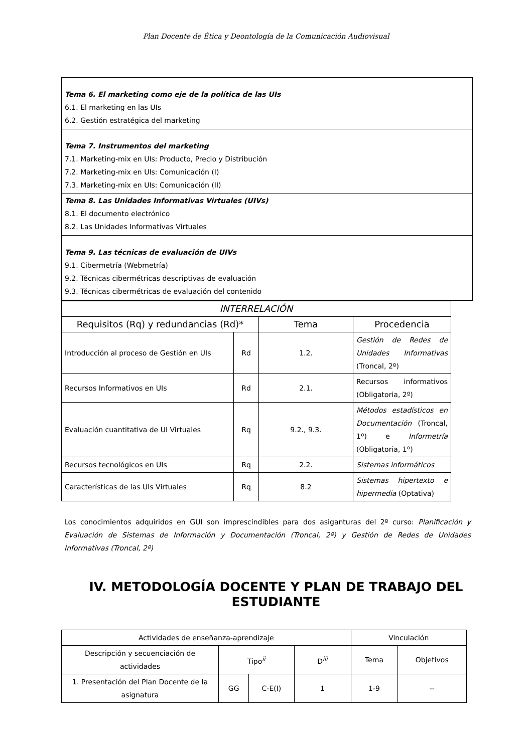Plan Docente de Ética y Deontología de la Comunicación Audiovisual
Tema 6. El marketing como eje de la política de las UIs
6.1. El marketing en las UIs
6.2. Gestión estratégica del marketing
Tema 7. Instrumentos del marketing
7.1. Marketing-mix en UIs: Producto, Precio y Distribución
7.2. Marketing-mix en UIs: Comunicación (I)
7.3. Marketing-mix en UIs: Comunicación (II)
Tema 8. Las Unidades Informativas Virtuales (UIVs)
8.1. El documento electrónico
8.2. Las Unidades Informativas Virtuales
Tema 9. Las técnicas de evaluación de UIVs
9.1. Cibermetría (Webmetría)
9.2. Técnicas cibermétricas descriptivas de evaluación
9.3. Técnicas cibermétricas de evaluación del contenido
| INTERRELACIÓN | | | |
| --- | --- | --- | --- |
| Requisitos (Rq) y redundancias (Rd)* | | Tema | Procedencia |
| Introducción al proceso de Gestión en UIs | Rd | 1.2. | Gestión de Redes de Unidades Informativas (Troncal, 2º) |
| Recursos Informativos en UIs | Rd | 2.1. | Recursos informativos (Obligatoria, 2º) |
| Evaluación cuantitativa de UI Virtuales | Rq | 9.2., 9.3. | Métodos estadísticos en Documentación (Troncal, 1º) e Informetría (Obligatoria, 1º) |
| Recursos tecnológicos en UIs | Rq | 2.2. | Sistemas informáticos |
| Características de las UIs Virtuales | Rq | 8.2 | Sistemas hipertexto e hipermedia (Optativa) |
Los conocimientos adquiridos en GUI son imprescindibles para dos asiganturas del 2º curso: Planificación y Evaluación de Sistemas de Información y Documentación (Troncal, 2º) y Gestión de Redes de Unidades Informativas (Troncal, 2º)
IV. METODOLOGÍA DOCENTE Y PLAN DE TRABAJO DEL ESTUDIANTE
| Actividades de enseñanza-aprendizaje | | | | Vinculación | |
| Descripción y secuenciación de actividades | Tipo<sup>ii</sup> | | D<sup>iii</sup> | Tema | Objetivos |
| 1. Presentación del Plan Docente de la asignatura | GG | C-E(I) | 1 | 1-9 | -- |